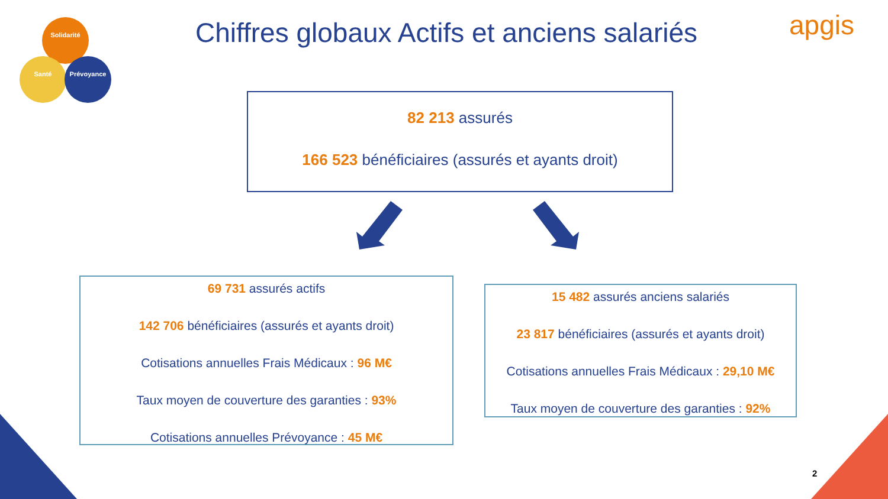Solidarité
Santé Prévoyance
Chiffres globaux Actifs et anciens salariés
apgis
82 213 assurés
166 523 bénéficiaires (assurés et ayants droit)
69 731 assurés actifs
142 706 bénéficiaires (assurés et ayants droit)
Cotisations annuelles Frais Médicaux : 96 M€
Taux moyen de couverture des garanties : 93%
Cotisations annuelles Prévoyance : 45 M€
15 482 assurés anciens salariés
23 817 bénéficiaires (assurés et ayants droit)
Cotisations annuelles Frais Médicaux : 29,10 M€
Taux moyen de couverture des garanties : 92%
2